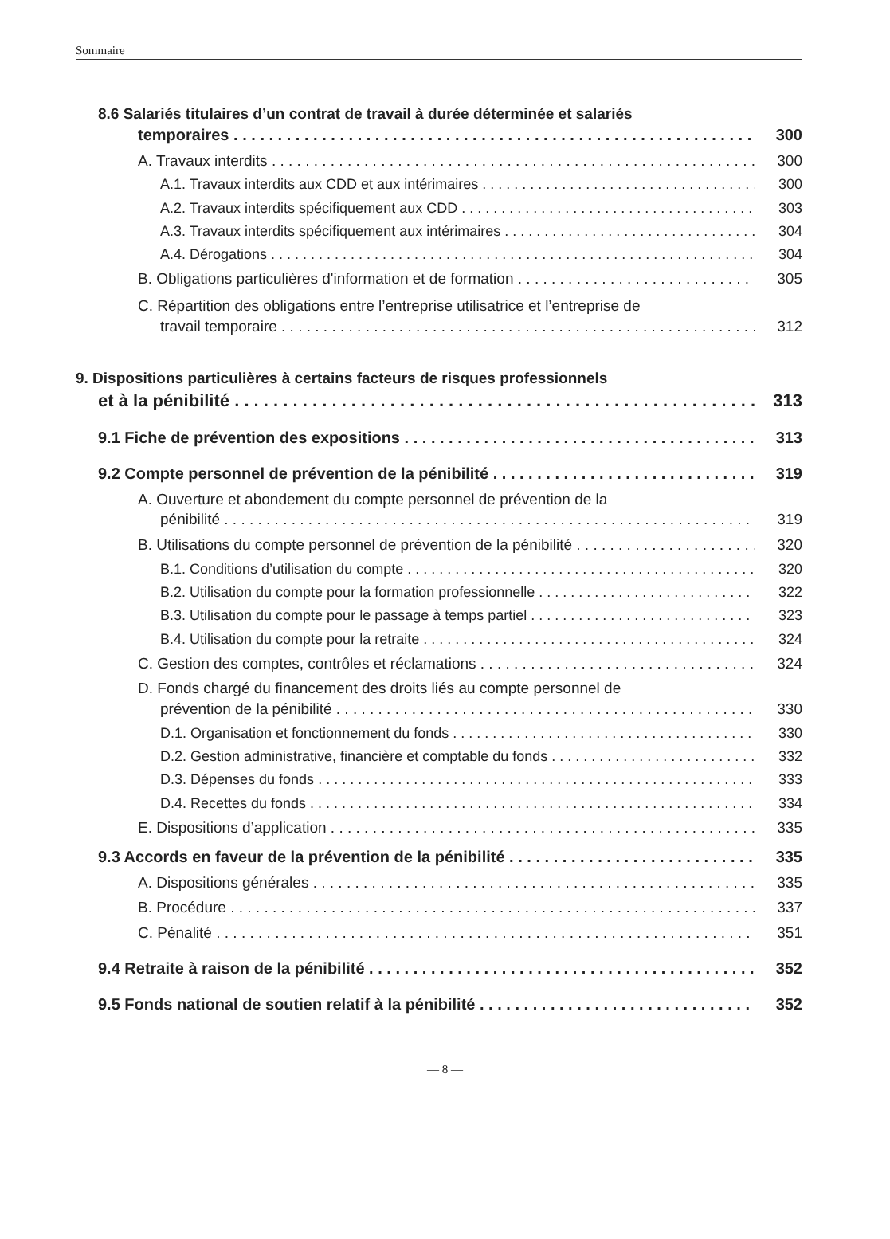Sommaire
8.6 Salariés titulaires d’un contrat de travail à durée déterminée et salariés
temporaires 300
A. Travaux interdits 300
A.1. Travaux interdits aux CDD et aux intérimaires 300
A.2. Travaux interdits spécifiquement aux CDD 303
A.3. Travaux interdits spécifiquement aux intérimaires 304
A.4. Dérogations 304
B. Obligations particulières d'information et de formation 305
C. Répartition des obligations entre l’entreprise utilisatrice et l’entreprise de
travail temporaire 312
9. Dispositions particulières à certains facteurs de risques professionnels
et à la pénibilité 313
9.1 Fiche de prévention des expositions 313
9.2 Compte personnel de prévention de la pénibilité 319
A. Ouverture et abondement du compte personnel de prévention de la
pénibilité 319
B. Utilisations du compte personnel de prévention de la pénibilité 320
B.1. Conditions d’utilisation du compte 320
B.2. Utilisation du compte pour la formation professionnelle 322
B.3. Utilisation du compte pour le passage à temps partiel 323
B.4. Utilisation du compte pour la retraite 324
C. Gestion des comptes, contrôles et réclamations 324
D. Fonds chargé du financement des droits liés au compte personnel de
prévention de la pénibilité 330
D.1. Organisation et fonctionnement du fonds 330
D.2. Gestion administrative, financière et comptable du fonds 332
D.3. Dépenses du fonds 333
D.4. Recettes du fonds 334
E. Dispositions d’application 335
9.3 Accords en faveur de la prévention de la pénibilité 335
A. Dispositions générales 335
B. Procédure 337
C. Pénalité 351
9.4 Retraite à raison de la pénibilité 352
9.5 Fonds national de soutien relatif à la pénibilité 352
— 8 —